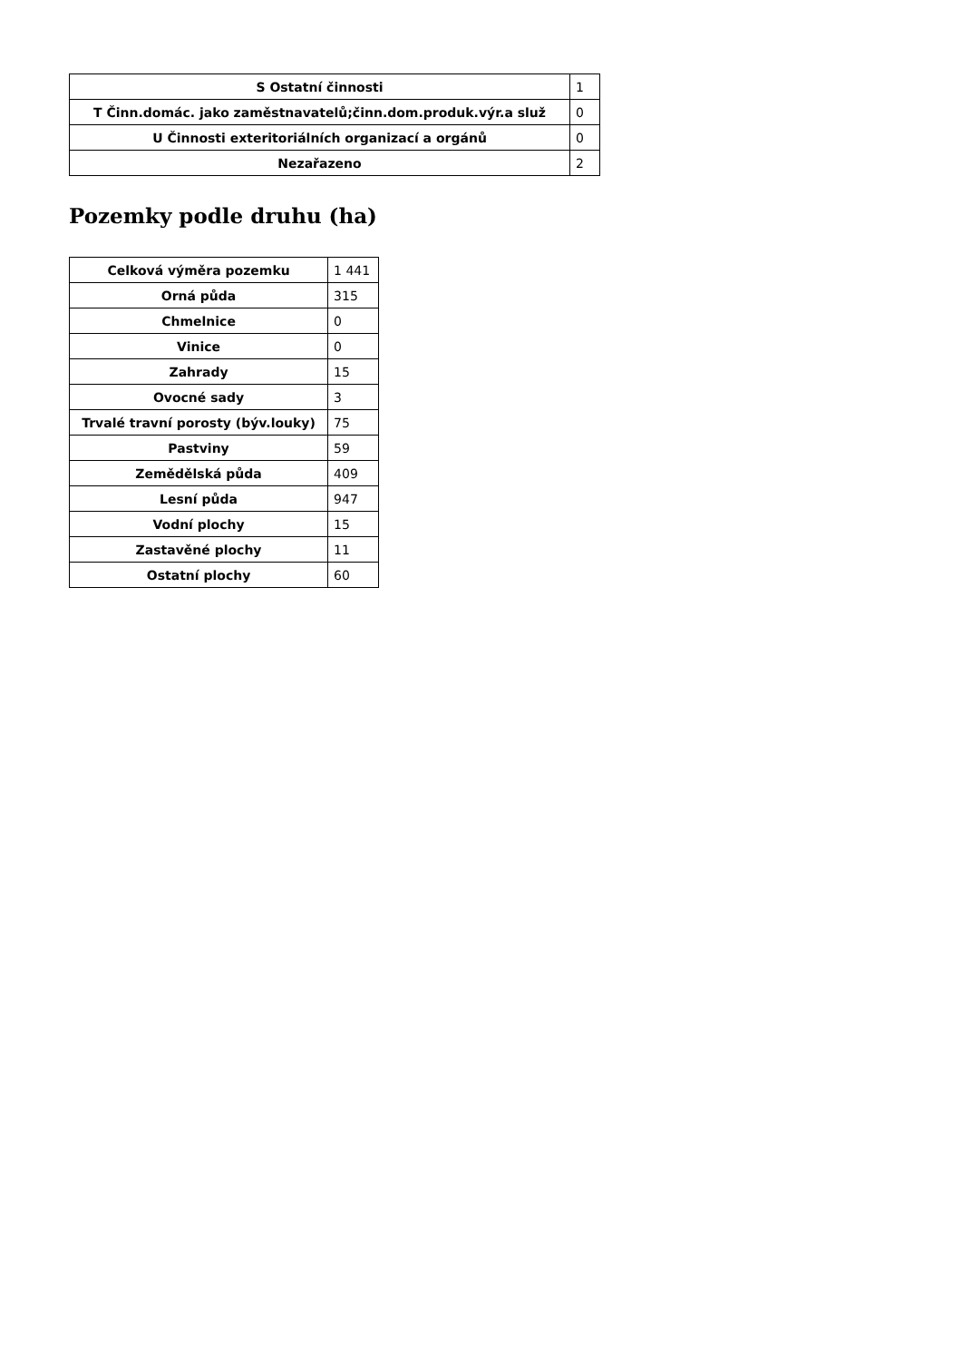| S Ostatní činnosti | 1 |
| T Činn.domác. jako zaměstnavatelů;činn.dom.produk.výr.a služ | 0 |
| U Činnosti exteritoriálních organizací a orgánů | 0 |
| Nezařazeno | 2 |
Pozemky podle druhu (ha)
| Celková výměra pozemku | 1 441 |
| Orná půda | 315 |
| Chmelnice | 0 |
| Vinice | 0 |
| Zahrady | 15 |
| Ovocné sady | 3 |
| Trvalé travní porosty (býv.louky) | 75 |
| Pastviny | 59 |
| Zemědělská půda | 409 |
| Lesní půda | 947 |
| Vodní plochy | 15 |
| Zastavěné plochy | 11 |
| Ostatní plochy | 60 |